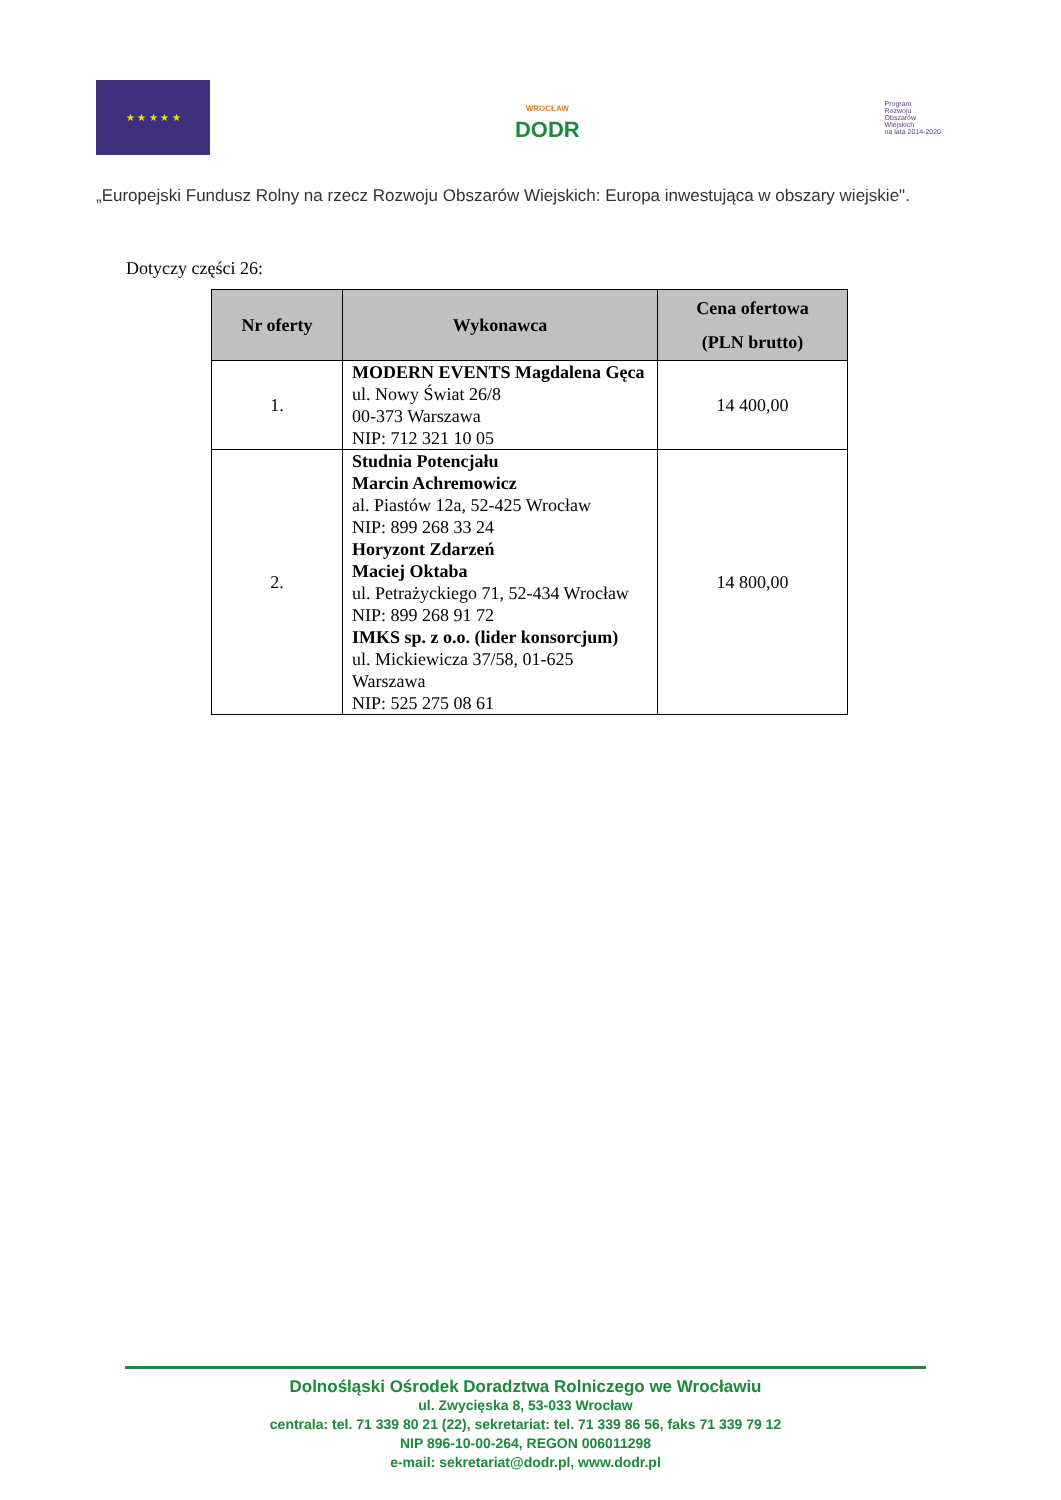★ ★ ★ ★ ★
WROCŁAW
DODR
Program
Rozwoju
Obszarów
Wiejskich
na lata 2014-2020
„Europejski Fundusz Rolny na rzecz Rozwoju Obszarów Wiejskich: Europa inwestująca w obszary wiejskie".
Dotyczy części 26:
| Nr oferty | Wykonawca | Cena ofertowa (PLN brutto) |
| --- | --- | --- |
| 1. | MODERN EVENTS Magdalena Gęca ul. Nowy Świat 26/8 00-373 Warszawa NIP: 712 321 10 05 | 14 400,00 |
| 2. | Studnia Potencjału Marcin Achremowicz al. Piastów 12a, 52-425 Wrocław NIP: 899 268 33 24 Horyzont Zdarzeń Maciej Oktaba ul. Petrażyckiego 71, 52-434 Wrocław NIP: 899 268 91 72 IMKS sp. z o.o. (lider konsorcjum) ul. Mickiewicza 37/58, 01-625 Warszawa NIP: 525 275 08 61 | 14 800,00 |
Dolnośląski Ośrodek Doradztwa Rolniczego we Wrocławiu
ul. Zwycięska 8, 53-033 Wrocław
centrala: tel. 71 339 80 21 (22), sekretariat: tel. 71 339 86 56, faks 71 339 79 12
NIP 896-10-00-264, REGON 006011298
e-mail: sekretariat@dodr.pl, www.dodr.pl